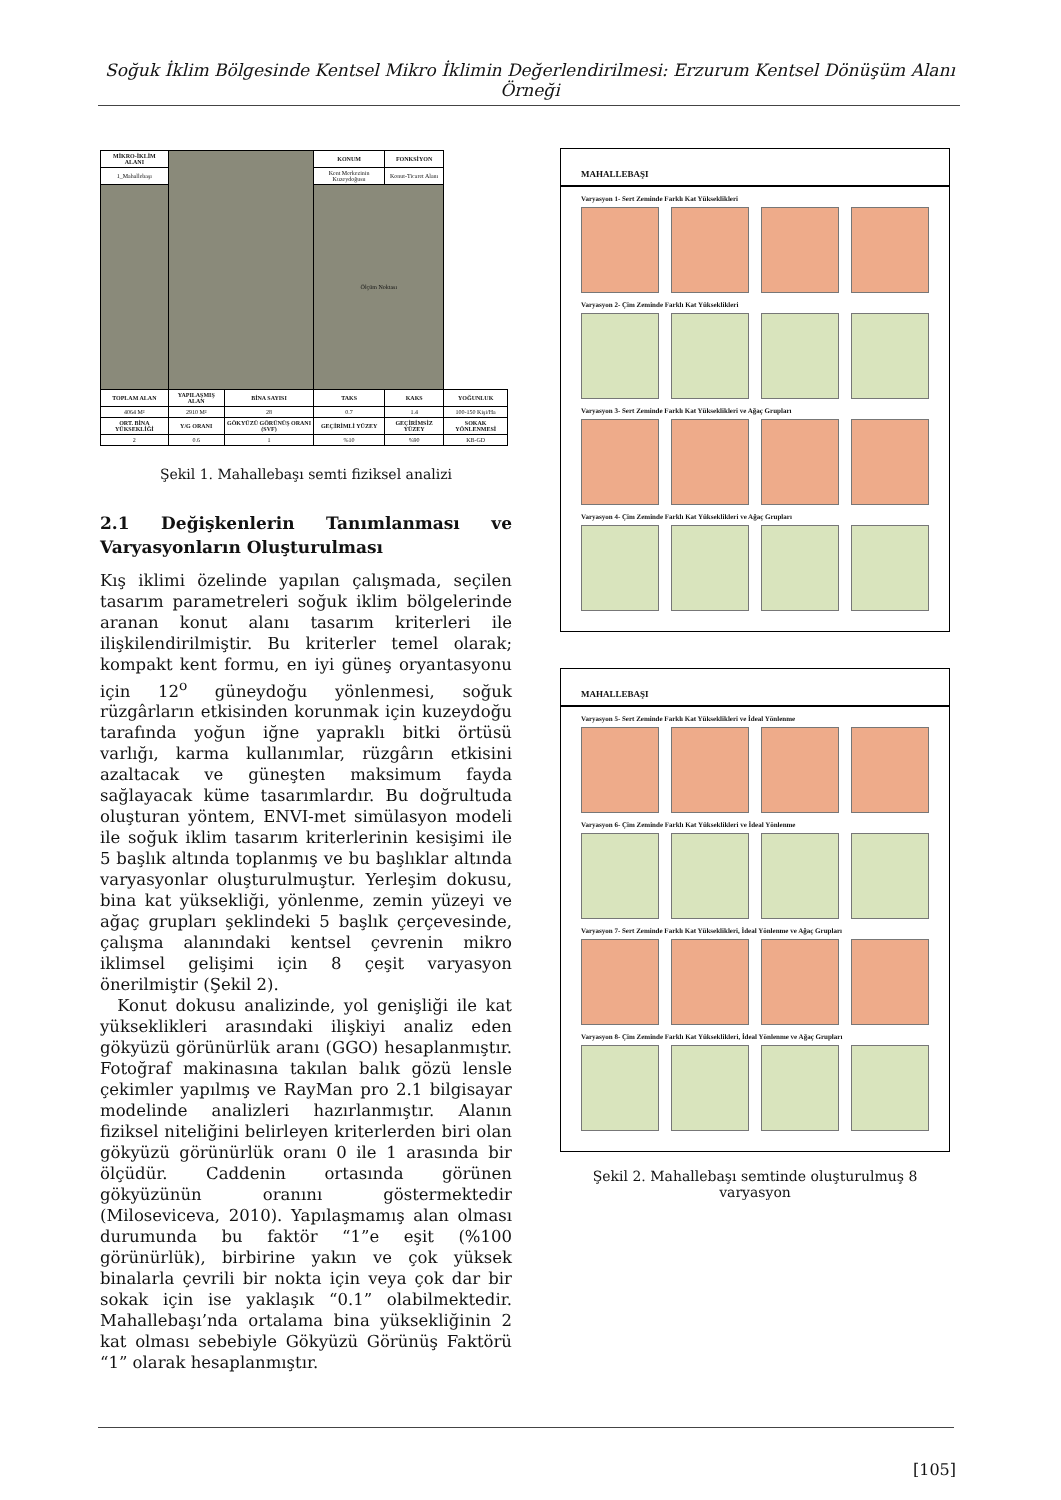Soğuk İklim Bölgesinde Kentsel Mikro İklimin Değerlendirilmesi: Erzurum Kentsel Dönüşüm Alanı Örneği
| MİKRO-İKLİM ALANI | | | KONUM | FONKSİYON | |
| 1_Mahallebaşı | | | Kent Merkezinin Kuzeydoğusu | Konut-Ticaret Alanı | |
| | | | Ölçüm Noktası | | |
| TOPLAM ALAN | YAPILAŞMIŞ ALAN | BİNA SAYISI | TAKS | KAKS | YOĞUNLUK |
| 4064 M² | 2910 M² | 28 | 0.7 | 1.4 | 100-150 Kişi/Ha |
| ORT. BİNA YÜKSEKLİĞİ | Y/G ORANI | GÖKYÜZÜ GÖRÜNÜŞ ORANI (SVF) | GEÇİRİMLİ YÜZEY | GEÇİRİMSİZ YÜZEY | SOKAK YÖNLENMESİ |
| 2 | 0.6 | 1 | %10 | %90 | KB-GD |
Şekil 1. Mahallebaşı semti fiziksel analizi
2.1 Değişkenlerin Tanımlanması ve
Varyasyonların Oluşturulması
Kış iklimi özelinde yapılan çalışmada, seçilen tasarım parametreleri soğuk iklim bölgelerinde aranan konut alanı tasarım kriterleri ile ilişkilendirilmiştir. Bu kriterler temel olarak; kompakt kent formu, en iyi güneş oryantasyonu için 12<sup>o</sup> güneydoğu yönlenmesi, soğuk rüzgârların etkisinden korunmak için kuzeydoğu tarafında yoğun iğne yapraklı bitki örtüsü varlığı, karma kullanımlar, rüzgârın etkisini azaltacak ve güneşten maksimum fayda sağlayacak küme tasarımlardır. Bu doğrultuda oluşturan yöntem, ENVI-met simülasyon modeli ile soğuk iklim tasarım kriterlerinin kesişimi ile 5 başlık altında toplanmış ve bu başlıklar altında varyasyonlar oluşturulmuştur. Yerleşim dokusu, bina kat yüksekliği, yönlenme, zemin yüzeyi ve ağaç grupları şeklindeki 5 başlık çerçevesinde, çalışma alanındaki kentsel çevrenin mikro iklimsel gelişimi için 8 çeşit varyasyon önerilmiştir (Şekil 2).
Konut dokusu analizinde, yol genişliği ile kat yükseklikleri arasındaki ilişkiyi analiz eden gökyüzü görünürlük aranı (GGO) hesaplanmıştır. Fotoğraf makinasına takılan balık gözü lensle çekimler yapılmış ve RayMan pro 2.1 bilgisayar modelinde analizleri hazırlanmıştır. Alanın fiziksel niteliğini belirleyen kriterlerden biri olan gökyüzü görünürlük oranı 0 ile 1 arasında bir ölçüdür. Caddenin ortasında görünen gökyüzünün oranını göstermektedir (Miloseviceva, 2010). Yapılaşmamış alan olması durumunda bu faktör “1”e eşit (%100 görünürlük), birbirine yakın ve çok yüksek binalarla çevrili bir nokta için veya çok dar bir sokak için ise yaklaşık “0.1” olabilmektedir. Mahallebaşı’nda ortalama bina yüksekliğinin 2 kat olması sebebiyle Gökyüzü Görünüş Faktörü “1” olarak hesaplanmıştır.
MAHALLEBAŞI
Varyasyon 1- Sert Zeminde Farklı Kat Yükseklikleri
Varyasyon 2- Çim Zeminde Farklı Kat Yükseklikleri
Varyasyon 3- Sert Zeminde Farklı Kat Yükseklikleri ve Ağaç Grupları
Varyasyon 4- Çim Zeminde Farklı Kat Yükseklikleri ve Ağaç Grupları
MAHALLEBAŞI
Varyasyon 5- Sert Zeminde Farklı Kat Yükseklikleri ve İdeal Yönlenme
Varyasyon 6- Çim Zeminde Farklı Kat Yükseklikleri ve İdeal Yönlenme
Varyasyon 7- Sert Zeminde Farklı Kat Yükseklikleri, İdeal Yönlenme ve Ağaç Grupları
Varyasyon 8- Çim Zeminde Farklı Kat Yükseklikleri, İdeal Yönlenme ve Ağaç Grupları
Şekil 2. Mahallebaşı semtinde oluşturulmuş 8 varyasyon
[105]